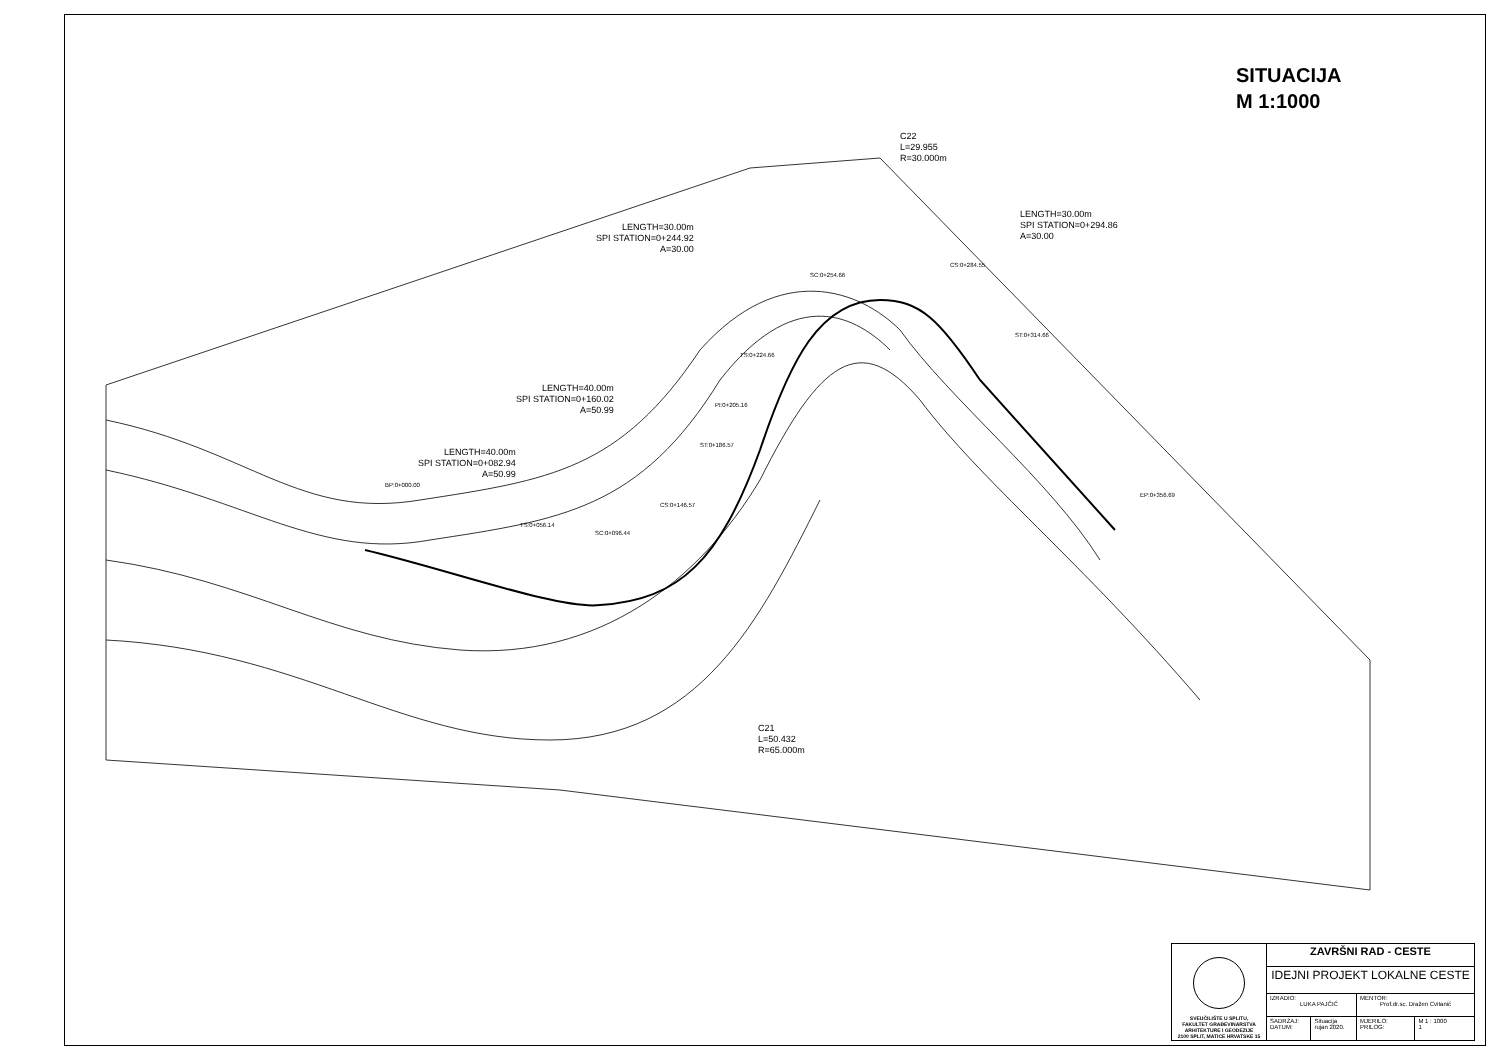SITUACIJA
M 1:1000
C22
L=29.955
R=30.000m
LENGTH=30.00m
SPI STATION=0+244.92
A=30.00
LENGTH=30.00m
SPI STATION=0+294.86
A=30.00
LENGTH=40.00m
SPI STATION=0+160.02
A=50.99
LENGTH=40.00m
SPI STATION=0+082.94
A=50.99
C21
L=50.432
R=65.000m
BP:0+000.00
TS:0+056.14
SC:0+096.44
CS:0+146.57
ST:0+186.57
PI:0+205.16
TS:0+224.66
SC:0+254.66
CS:0+284.55
ST:0+314.66
EP:0+356.69
| SVEUČILIŠTE U SPLITU, FAKULTET GRAĐEVINARSTVA ARHITEKTURE I GEODEZIJE 2100 SPLIT, MATICE HRVATSKE 15 | ZAVRŠNI RAD - CESTE | | | |
| | IDEJNI PROJEKT LOKALNE CESTE | | | |
| | IZRADIO: LUKA PAJČIĆ | | MENTOR: Prof.dr.sc. Dražen Cvitanić | |
| | SADRŽAJ: DATUM: | Situacija rujan 2020. | MJERILO: PRILOG: | M 1 : 1000 1 |